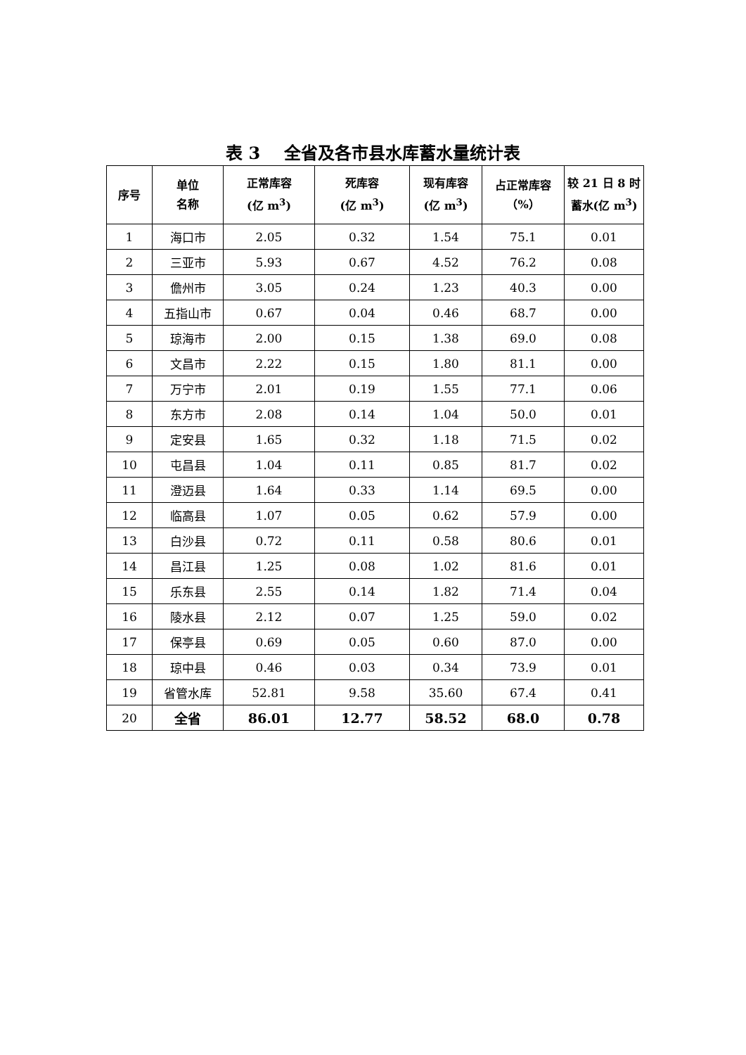表 3 全省及各市县水库蓄水量统计表
| 序号 | 单位 名称 | 正常库容 (亿 m<sup>3</sup>) | 死库容 (亿 m<sup>3</sup>) | 现有库容 (亿 m<sup>3</sup>) | 占正常库容 （%） | 较 21 日 8 时 蓄水(亿 m<sup>3</sup>) |
| --- | --- | --- | --- | --- | --- | --- |
| 1 | 海口市 | 2.05 | 0.32 | 1.54 | 75.1 | 0.01 |
| 2 | 三亚市 | 5.93 | 0.67 | 4.52 | 76.2 | 0.08 |
| 3 | 儋州市 | 3.05 | 0.24 | 1.23 | 40.3 | 0.00 |
| 4 | 五指山市 | 0.67 | 0.04 | 0.46 | 68.7 | 0.00 |
| 5 | 琼海市 | 2.00 | 0.15 | 1.38 | 69.0 | 0.08 |
| 6 | 文昌市 | 2.22 | 0.15 | 1.80 | 81.1 | 0.00 |
| 7 | 万宁市 | 2.01 | 0.19 | 1.55 | 77.1 | 0.06 |
| 8 | 东方市 | 2.08 | 0.14 | 1.04 | 50.0 | 0.01 |
| 9 | 定安县 | 1.65 | 0.32 | 1.18 | 71.5 | 0.02 |
| 10 | 屯昌县 | 1.04 | 0.11 | 0.85 | 81.7 | 0.02 |
| 11 | 澄迈县 | 1.64 | 0.33 | 1.14 | 69.5 | 0.00 |
| 12 | 临高县 | 1.07 | 0.05 | 0.62 | 57.9 | 0.00 |
| 13 | 白沙县 | 0.72 | 0.11 | 0.58 | 80.6 | 0.01 |
| 14 | 昌江县 | 1.25 | 0.08 | 1.02 | 81.6 | 0.01 |
| 15 | 乐东县 | 2.55 | 0.14 | 1.82 | 71.4 | 0.04 |
| 16 | 陵水县 | 2.12 | 0.07 | 1.25 | 59.0 | 0.02 |
| 17 | 保亭县 | 0.69 | 0.05 | 0.60 | 87.0 | 0.00 |
| 18 | 琼中县 | 0.46 | 0.03 | 0.34 | 73.9 | 0.01 |
| 19 | 省管水库 | 52.81 | 9.58 | 35.60 | 67.4 | 0.41 |
| 20 | 全省 | 86.01 | 12.77 | 58.52 | 68.0 | 0.78 |